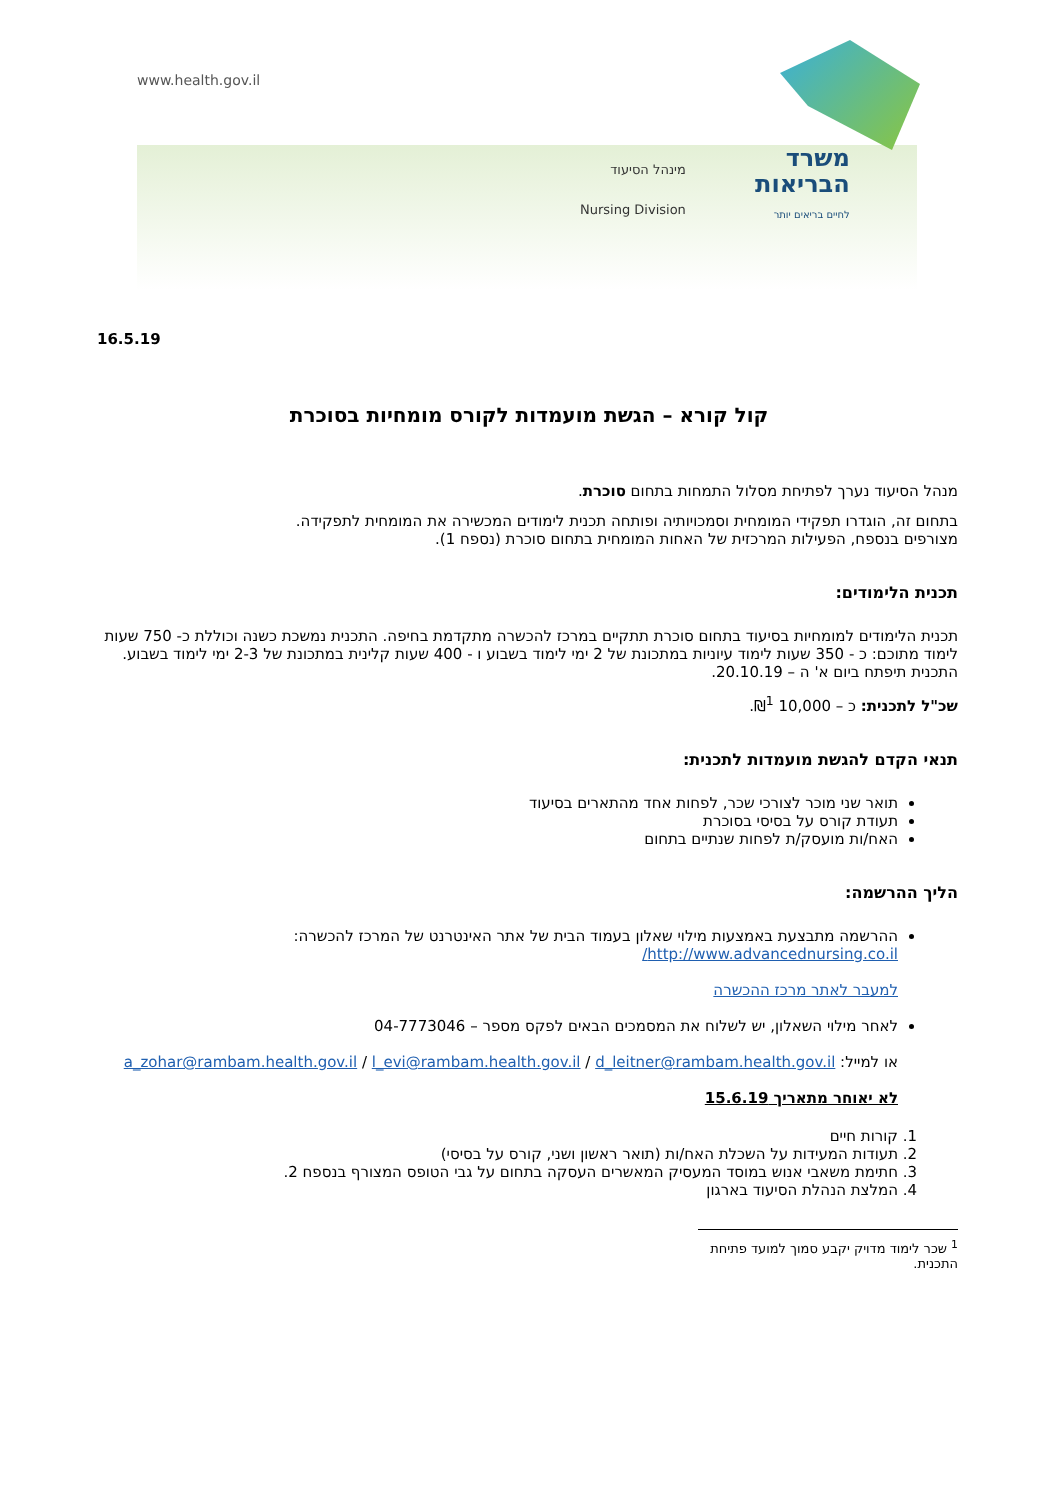www.health.gov.il
מינהל הסיעוד
Nursing Division
משרד
הבריאות
לחיים בריאים יותר
16.5.19
קול קורא – הגשת מועמדות לקורס מומחיות בסוכרת
מנהל הסיעוד נערך לפתיחת מסלול התמחות בתחום סוכרת.
בתחום זה, הוגדרו תפקידי המומחית וסמכויותיה ופותחה תכנית לימודים המכשירה את המומחית לתפקידה.
מצורפים בנספח, הפעילות המרכזית של האחות המומחית בתחום סוכרת (נספח 1).
תכנית הלימודים:
תכנית הלימודים למומחיות בסיעוד בתחום סוכרת תתקיים במרכז להכשרה מתקדמת בחיפה. התכנית נמשכת כשנה וכוללת כ- 750 שעות לימוד מתוכם: כ - 350 שעות לימוד עיוניות במתכונת של 2 ימי לימוד בשבוע ו - 400 שעות קלינית במתכונת של 2-3 ימי לימוד בשבוע. התכנית תיפתח ביום א' ה – 20.10.19.
שכ"ל לתכנית: כ – 10,000 ₪<sup>1</sup>.
תנאי הקדם להגשת מועמדות לתכנית:
תואר שני מוכר לצורכי שכר, לפחות אחד מהתארים בסיעוד
תעודת קורס על בסיסי בסוכרת
האח/ות מועסק/ת לפחות שנתיים בתחום
הליך ההרשמה:
ההרשמה מתבצעת באמצעות מילוי שאלון בעמוד הבית של אתר האינטרנט של המרכז להכשרה:
http://www.advancednursing.co.il/
למעבר לאתר מרכז ההכשרה
לאחר מילוי השאלון, יש לשלוח את המסמכים הבאים לפקס מספר – 04-7773046
או למייל: a_zohar@rambam.health.gov.il / l_evi@rambam.health.gov.il / d_leitner@rambam.health.gov.il
לא יאוחר מתאריך 15.6.19
1. קורות חיים
2. תעודות המעידות על השכלת האח/ות (תואר ראשון ושני, קורס על בסיסי)
3. חתימת משאבי אנוש במוסד המעסיק המאשרים העסקה בתחום על גבי הטופס המצורף בנספח 2.
4. המלצת הנהלת הסיעוד בארגון
<sup>1</sup> שכר לימוד מדויק יקבע סמוך למועד פתיחת התכנית.